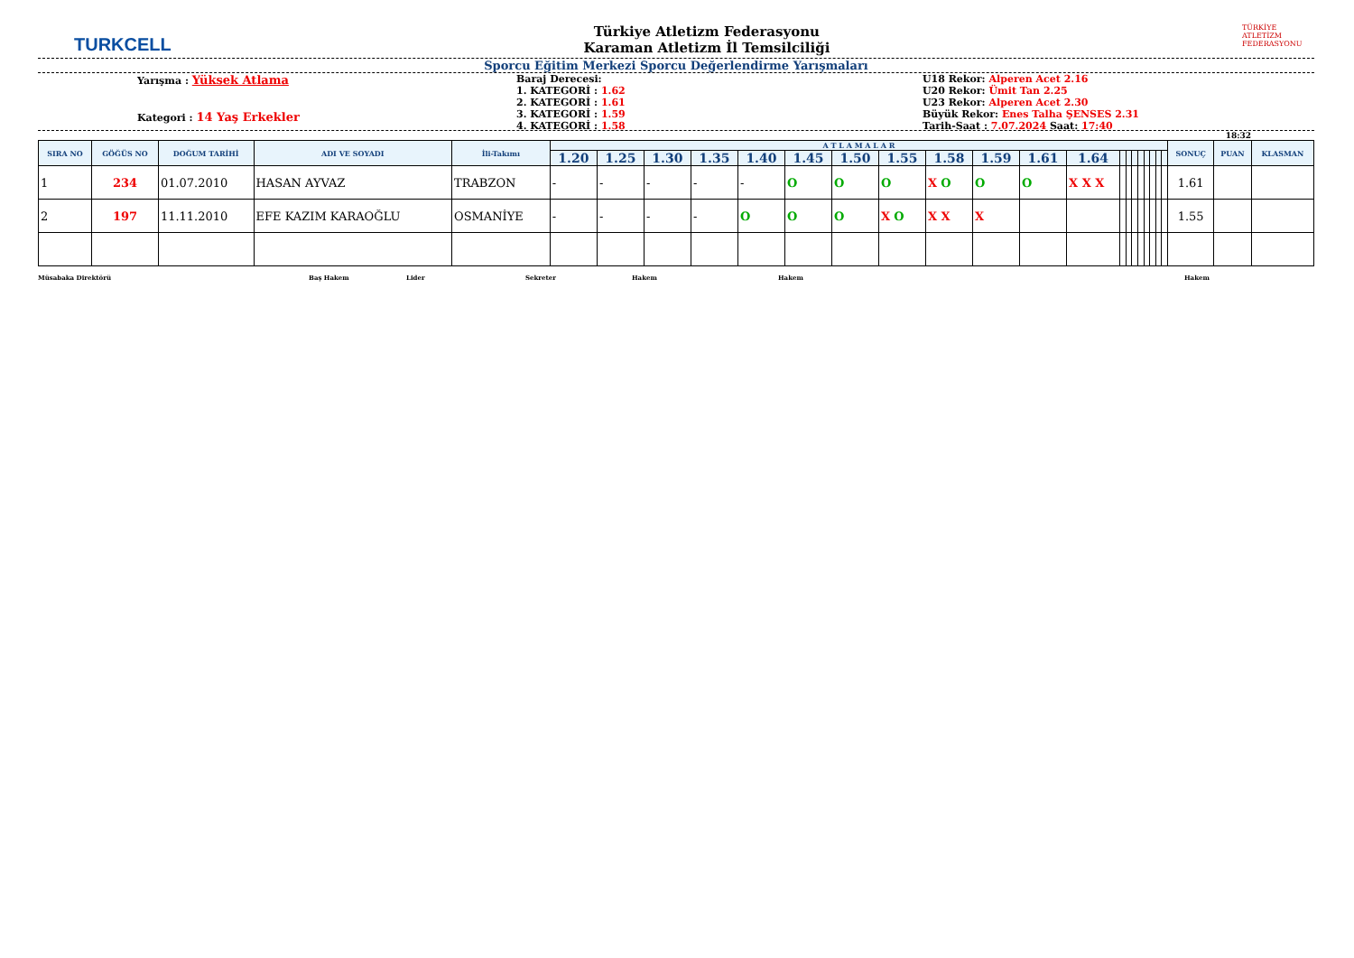TURKCELL
Türkiye Atletizm Federasyonu
Karaman Atletizm İl Temsilciliği
TÜRKİYE ATLETİZM FEDERASYONU
Sporcu Eğitim Merkezi Sporcu Değerlendirme Yarışmaları
Yarışma : Yüksek Atlama
Kategori : 14 Yaş Erkekler
Baraj Derecesi:
1. KATEGORİ : 1.62
2. KATEGORİ : 1.61
3. KATEGORİ : 1.59
4. KATEGORİ : 1.58
U18 Rekor: Alperen Acet 2.16
U20 Rekor: Ümit Tan 2.25
U23 Rekor: Alperen Acet 2.30
Büyük Rekor: Enes Talha ŞENSES 2.31
Tarih-Saat : 7.07.2024 Saat: 17:40
18:32
| SIRA NO | GÖĞÜS NO | DOĞUM TARİHİ | ADI VE SOYADI | İli-Takımı | A T L A M A L A R | | | | | | | | | | | | | | | | | | | | SONUÇ | PUAN | KLASMAN |
| --- | --- | --- | --- | --- | --- | --- | --- | --- | --- | --- | --- | --- | --- | --- | --- | --- | --- | --- | --- | --- | --- | --- | --- | --- | --- | --- | --- |
| | | | | | 1.20 | 1.25 | 1.30 | 1.35 | 1.40 | 1.45 | 1.50 | 1.55 | 1.58 | 1.59 | 1.61 | 1.64 | | | | | | | | | | | |
| 1 | 234 | 01.07.2010 | HASAN AYVAZ | TRABZON | - | - | - | - | - | O | O | O | X O | O | O | X X X | | | | | | | | | 1.61 | | |
| 2 | 197 | 11.11.2010 | EFE KAZIM KARAOĞLU | OSMANİYE | - | - | - | - | O | O | O | X O | X X | X | | | | | | | | | | | 1.55 | | |
Müsabaka Direktörü Baş Hakem Lider Sekreter Hakem Hakem Hakem